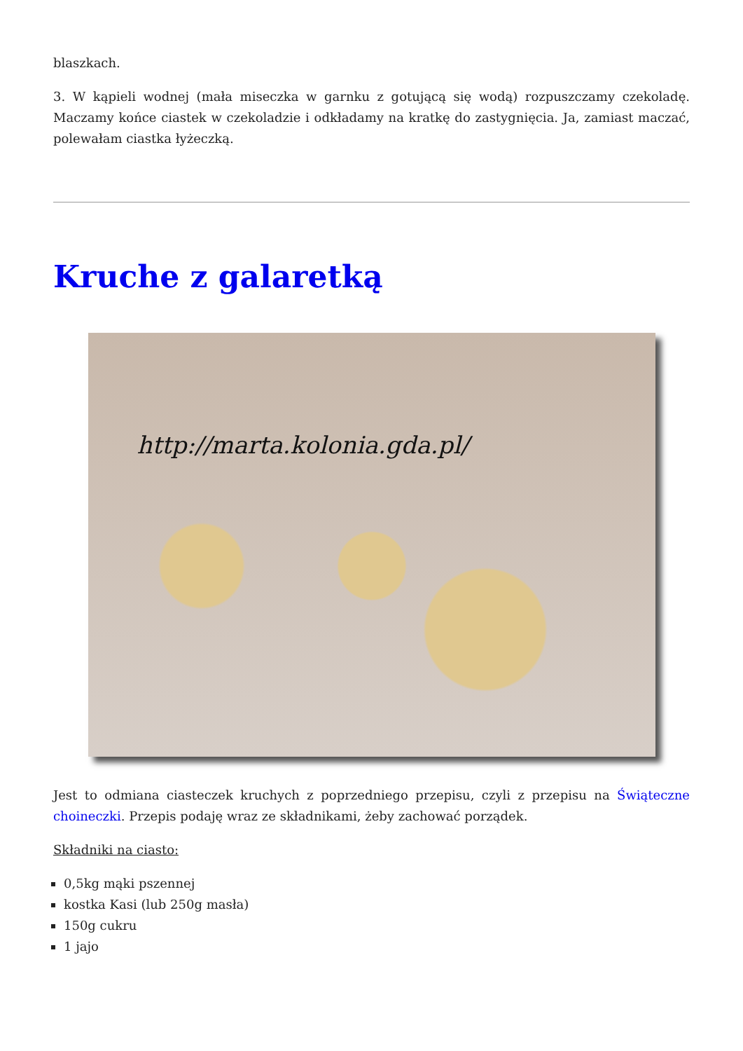blaszkach.
3. W kąpieli wodnej (mała miseczka w garnku z gotującą się wodą) rozpuszczamy czekoladę. Maczamy końce ciastek w czekoladzie i odkładamy na kratkę do zastygnięcia. Ja, zamiast maczać, polewałam ciastka łyżeczką.
Kruche z galaretką
http://marta.kolonia.gda.pl/
Jest to odmiana ciasteczek kruchych z poprzedniego przepisu, czyli z przepisu na Świąteczne choineczki. Przepis podaję wraz ze składnikami, żeby zachować porządek.
Składniki na ciasto:
0,5kg mąki pszennej
kostka Kasi (lub 250g masła)
150g cukru
1 jajo